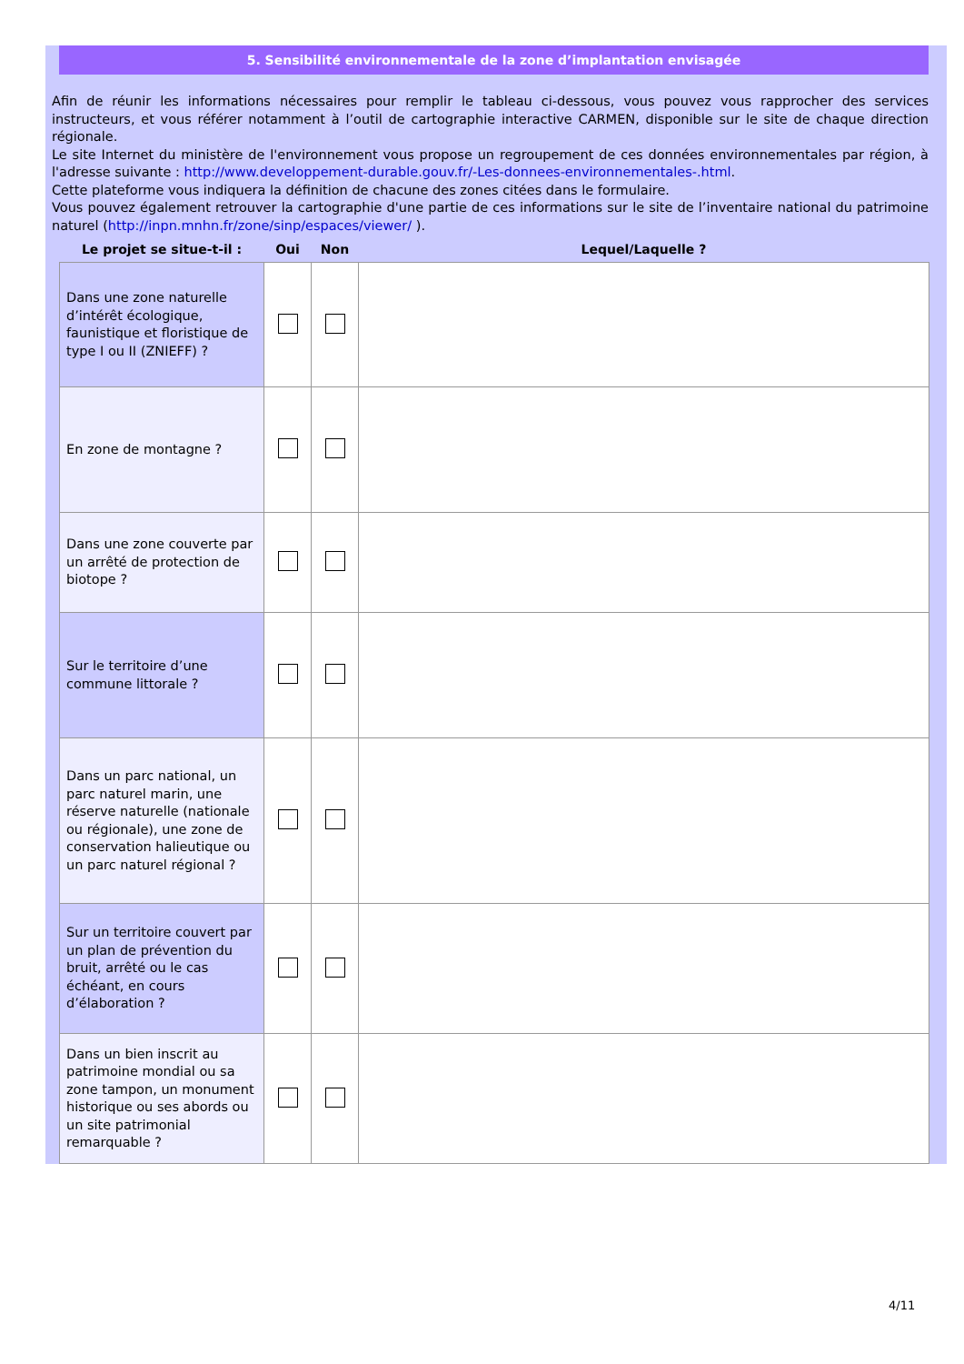5. Sensibilité environnementale de la zone d’implantation envisagée
Afin de réunir les informations nécessaires pour remplir le tableau ci-dessous, vous pouvez vous rapprocher des services instructeurs, et vous référer notamment à l’outil de cartographie interactive CARMEN, disponible sur le site de chaque direction régionale.
Le site Internet du ministère de l'environnement vous propose un regroupement de ces données environnementales par région, à l'adresse suivante : http://www.developpement-durable.gouv.fr/-Les-donnees-environnementales-.html.
Cette plateforme vous indiquera la définition de chacune des zones citées dans le formulaire.
Vous pouvez également retrouver la cartographie d'une partie de ces informations sur le site de l’inventaire national du patrimoine naturel (http://inpn.mnhn.fr/zone/sinp/espaces/viewer/ ).
| Le projet se situe-t-il : | Oui | Non | Lequel/Laquelle ? |
| --- | --- | --- | --- |
| Dans une zone naturelle d’intérêt écologique, faunistique et floristique de type I ou II (ZNIEFF) ? | | | |
| En zone de montagne ? | | | |
| Dans une zone couverte par un arrêté de protection de biotope ? | | | |
| Sur le territoire d’une commune littorale ? | | | |
| Dans un parc national, un parc naturel marin, une réserve naturelle (nationale ou régionale), une zone de conservation halieutique ou un parc naturel régional ? | | | |
| Sur un territoire couvert par un plan de prévention du bruit, arrêté ou le cas échéant, en cours d’élaboration ? | | | |
| Dans un bien inscrit au patrimoine mondial ou sa zone tampon, un monument historique ou ses abords ou un site patrimonial remarquable ? | | | |
4/11